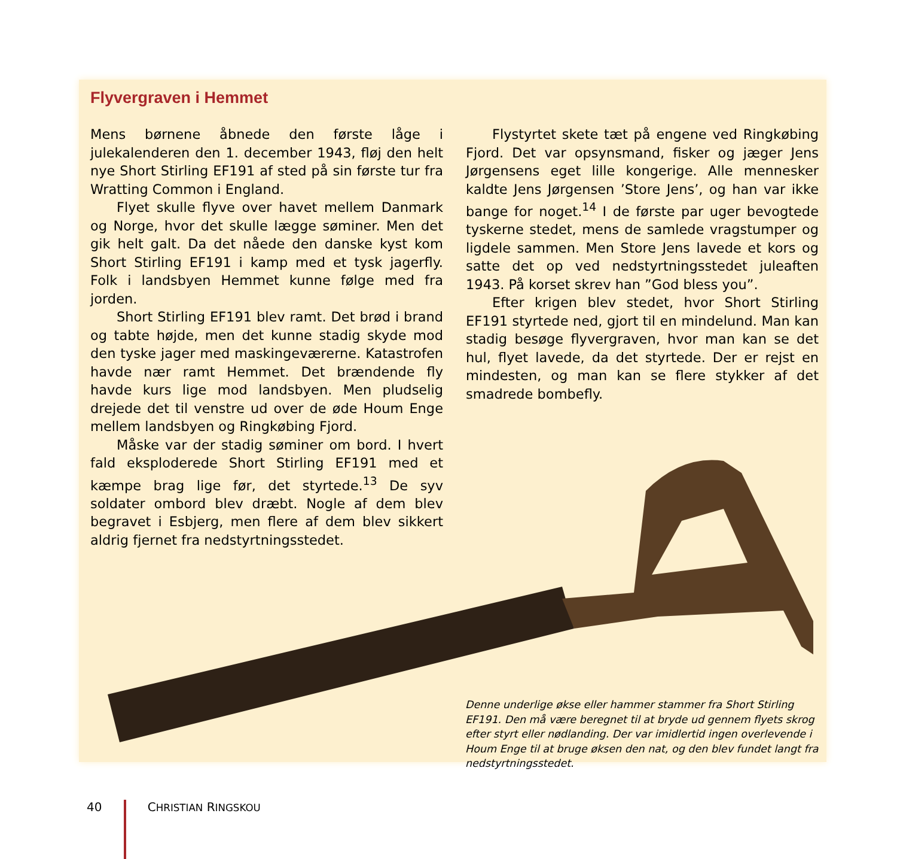Flyvergraven i Hemmet
Mens børnene åbnede den første låge i julekalenderen den 1. december 1943, fløj den helt nye Short Stirling EF191 af sted på sin første tur fra Wratting Common i England.
Flyet skulle flyve over havet mellem Danmark og Norge, hvor det skulle lægge søminer. Men det gik helt galt. Da det nåede den danske kyst kom Short Stirling EF191 i kamp med et tysk jagerfly. Folk i landsbyen Hemmet kunne følge med fra jorden.
Short Stirling EF191 blev ramt. Det brød i brand og tabte højde, men det kunne stadig skyde mod den tyske jager med maskingeværerne. Katastrofen havde nær ramt Hemmet. Det brændende fly havde kurs lige mod landsbyen. Men pludselig drejede det til venstre ud over de øde Houm Enge mellem landsbyen og Ringkøbing Fjord.
Måske var der stadig søminer om bord. I hvert fald eksploderede Short Stirling EF191 med et kæmpe brag lige før, det styrtede.<sup>13</sup> De syv soldater ombord blev dræbt. Nogle af dem blev begravet i Esbjerg, men flere af dem blev sikkert aldrig fjernet fra nedstyrtningsstedet.
Flystyrtet skete tæt på engene ved Ringkøbing Fjord. Det var opsynsmand, fisker og jæger Jens Jørgensens eget lille kongerige. Alle mennesker kaldte Jens Jørgensen ’Store Jens’, og han var ikke bange for noget.<sup>14</sup> I de første par uger bevogtede tyskerne stedet, mens de samlede vragstumper og ligdele sammen. Men Store Jens lavede et kors og satte det op ved nedstyrtningsstedet juleaften 1943. På korset skrev han ”God bless you”.
Efter krigen blev stedet, hvor Short Stirling EF191 styrtede ned, gjort til en mindelund. Man kan stadig besøge flyvergraven, hvor man kan se det hul, flyet lavede, da det styrtede. Der er rejst en mindesten, og man kan se flere stykker af det smadrede bombefly.
Denne underlige økse eller hammer stammer fra Short Stirling EF191. Den må være beregnet til at bryde ud gennem flyets skrog efter styrt eller nødlanding. Der var imidlertid ingen overlevende i Houm Enge til at bruge øksen den nat, og den blev fundet langt fra nedstyrtningsstedet.
40 CHRISTIAN RINGSKOU